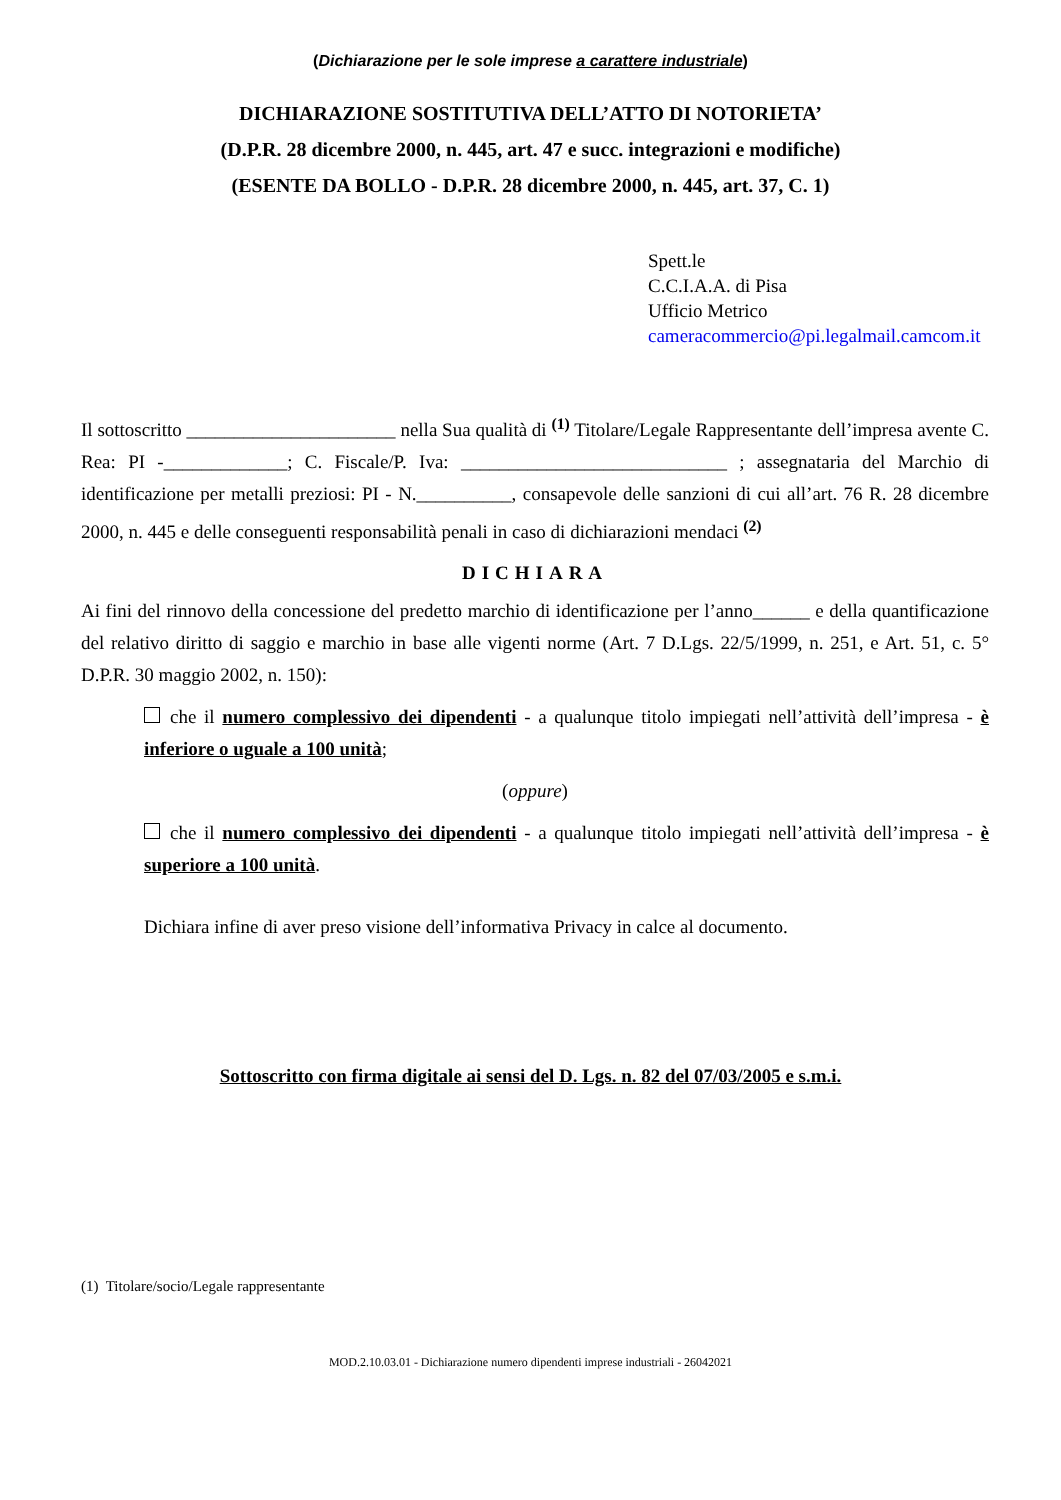(Dichiarazione per le sole imprese a carattere industriale)
DICHIARAZIONE SOSTITUTIVA DELL’ATTO DI NOTORIETA’
(D.P.R. 28 dicembre 2000, n. 445, art. 47 e succ. integrazioni e modifiche)
(ESENTE DA BOLLO - D.P.R. 28 dicembre 2000, n. 445, art. 37, C. 1)
Spett.le
C.C.I.A.A. di Pisa
Ufficio Metrico
cameracommercio@pi.legalmail.camcom.it
Il sottoscritto ______________________ nella Sua qualità di <sup>(1)</sup> Titolare/Legale Rappresentante dell’impresa avente C. Rea: PI -_____________; C. Fiscale/P. Iva: ____________________________ ; assegnataria del Marchio di identificazione per metalli preziosi: PI - N.__________, consapevole delle sanzioni di cui all’art. 76 R. 28 dicembre 2000, n. 445 e delle conseguenti responsabilità penali in caso di dichiarazioni mendaci <sup>(2)</sup>
DICHIARA
Ai fini del rinnovo della concessione del predetto marchio di identificazione per l’anno______ e della quantificazione del relativo diritto di saggio e marchio in base alle vigenti norme (Art. 7 D.Lgs. 22/5/1999, n. 251, e Art. 51, c. 5° D.P.R. 30 maggio 2002, n. 150):
che il numero complessivo dei dipendenti - a qualunque titolo impiegati nell’attività dell’impresa - è inferiore o uguale a 100 unità;
(oppure)
che il numero complessivo dei dipendenti - a qualunque titolo impiegati nell’attività dell’impresa - è superiore a 100 unità.
Dichiara infine di aver preso visione dell’informativa Privacy in calce al documento.
Sottoscritto con firma digitale ai sensi del D. Lgs. n. 82 del 07/03/2005 e s.m.i.
(1) Titolare/socio/Legale rappresentante
MOD.2.10.03.01 - Dichiarazione numero dipendenti imprese industriali - 26042021